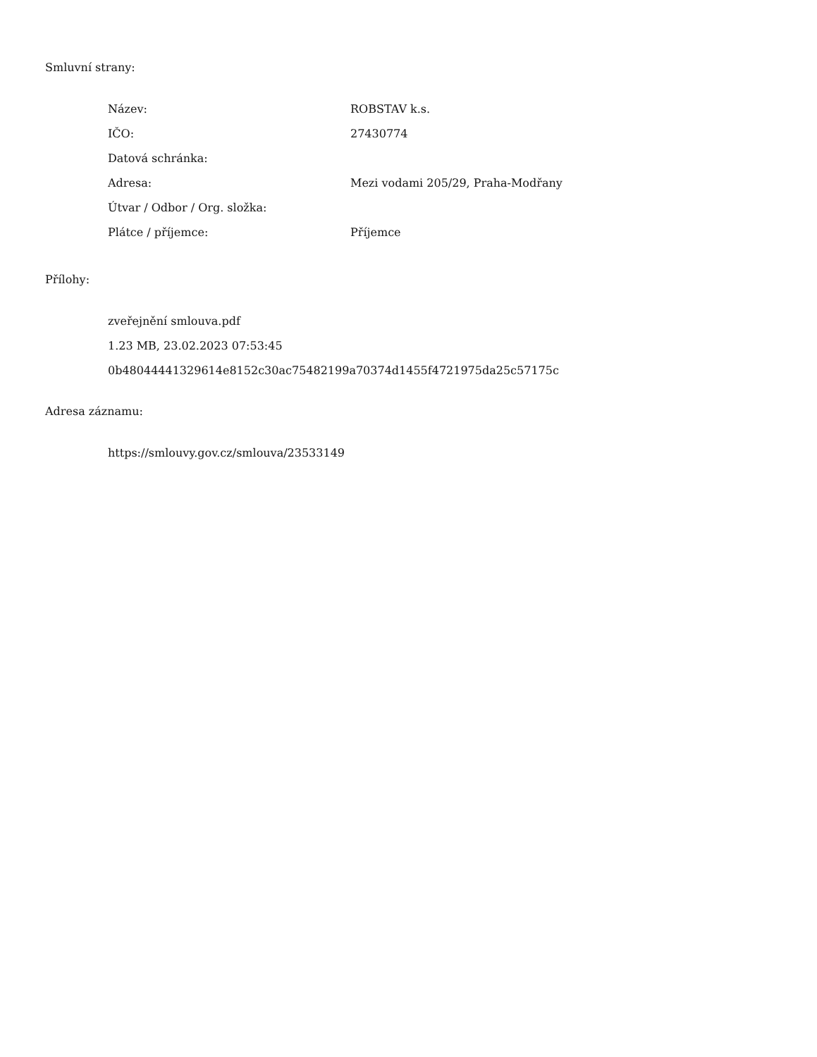Smluvní strany:
| Název: | ROBSTAV k.s. |
| IČO: | 27430774 |
| Datová schránka: | |
| Adresa: | Mezi vodami 205/29, Praha-Modřany |
| Útvar / Odbor / Org. složka: | |
| Plátce / příjemce: | Příjemce |
Přílohy:
zveřejnění smlouva.pdf
1.23 MB, 23.02.2023 07:53:45
0b48044441329614e8152c30ac75482199a70374d1455f4721975da25c57175c
Adresa záznamu:
https://smlouvy.gov.cz/smlouva/23533149